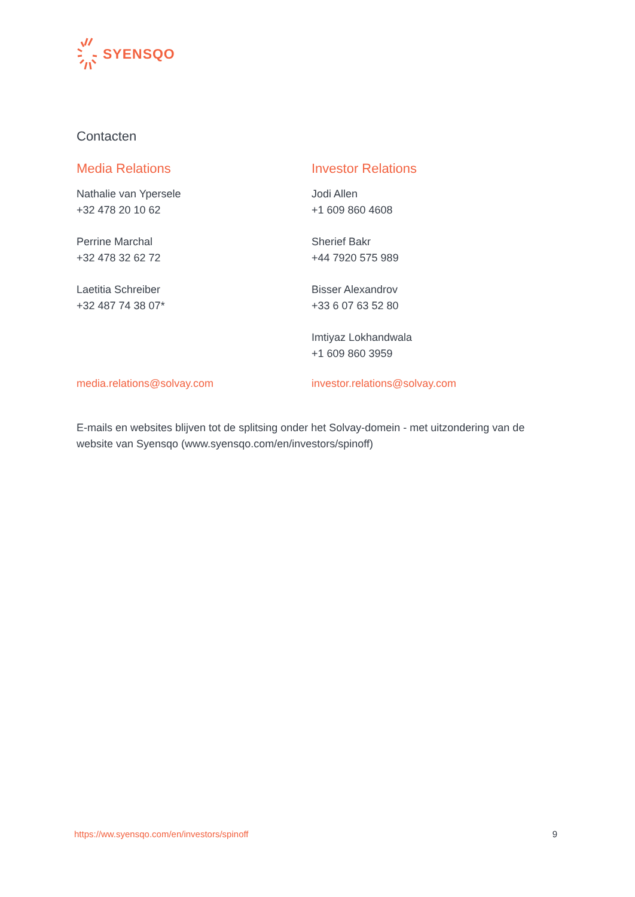SYENSQO
Contacten
Media Relations
Nathalie van Ypersele
+32 478 20 10 62
Perrine Marchal
+32 478 32 62 72
Laetitia Schreiber
+32 487 74 38 07*
media.relations@solvay.com
Investor Relations
Jodi Allen
+1 609 860 4608
Sherief Bakr
+44 7920 575 989
Bisser Alexandrov
+33 6 07 63 52 80
Imtiyaz Lokhandwala
+1 609 860 3959
investor.relations@solvay.com
E-mails en websites blijven tot de splitsing onder het Solvay-domein - met uitzondering van de website van Syensqo (www.syensqo.com/en/investors/spinoff)
https://ww.syensqo.com/en/investors/spinoff 9